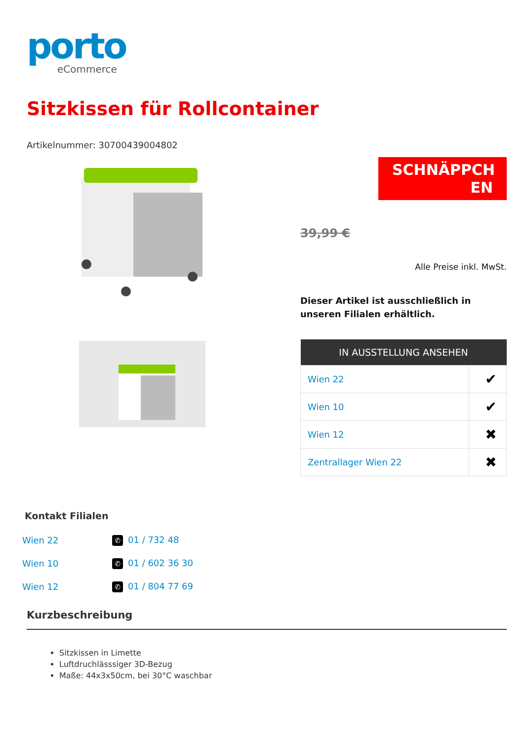porto
eCommerce
Sitzkissen für Rollcontainer
Artikelnummer: 30700439004802
SCHNÄPPCH
EN
39,99 €
Alle Preise inkl. MwSt.
Dieser Artikel ist ausschließlich in unseren Filialen erhältlich.
| IN AUSSTELLUNG ANSEHEN | |
| --- | --- |
| Wien 22 | ✔ |
| Wien 10 | ✔ |
| Wien 12 | ✖ |
| Zentrallager Wien 22 | ✖ |
Kontakt Filialen
| Wien 22 | ✆ 01 / 732 48 |
| Wien 10 | ✆ 01 / 602 36 30 |
| Wien 12 | ✆ 01 / 804 77 69 |
Kurzbeschreibung
Sitzkissen in Limette
Luftdruchlässsiger 3D-Bezug
Maße: 44x3x50cm, bei 30°C waschbar